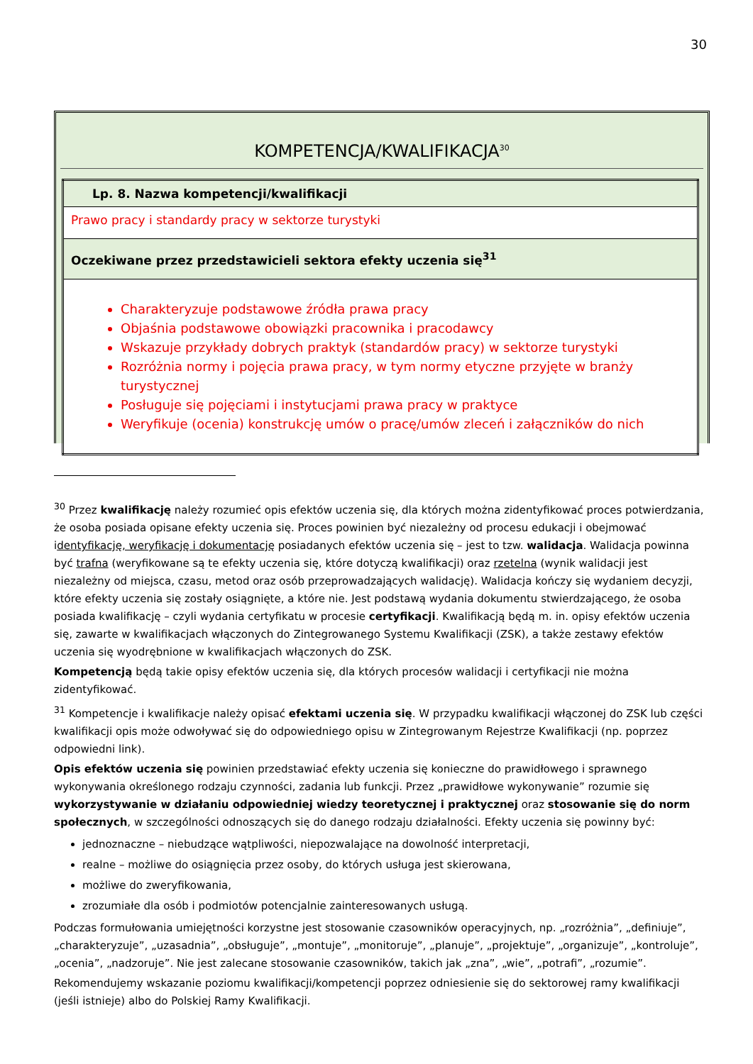30
KOMPETENCJA/KWALIFIKACJA<sup>30</sup>
| Lp. 8. Nazwa kompetencji/kwalifikacji |
| Prawo pracy i standardy pracy w sektorze turystyki |
| Oczekiwane przez przedstawicieli sektora efekty uczenia się<sup>31</sup> |
| Charakteryzuje podstawowe źródła prawa pracy Objaśnia podstawowe obowiązki pracownika i pracodawcy Wskazuje przykłady dobrych praktyk (standardów pracy) w sektorze turystyki Rozróżnia normy i pojęcia prawa pracy, w tym normy etyczne przyjęte w branży turystycznej Posługuje się pojęciami i instytucjami prawa pracy w praktyce Weryfikuje (ocenia) konstrukcję umów o pracę/umów zleceń i załączników do nich |
<sup>30</sup> Przez kwalifikację należy rozumieć opis efektów uczenia się, dla których można zidentyfikować proces potwierdzania, że osoba posiada opisane efekty uczenia się. Proces powinien być niezależny od procesu edukacji i obejmować identyfikację, weryfikację i dokumentację posiadanych efektów uczenia się – jest to tzw. walidacja. Walidacja powinna być trafna (weryfikowane są te efekty uczenia się, które dotyczą kwalifikacji) oraz rzetelna (wynik walidacji jest niezależny od miejsca, czasu, metod oraz osób przeprowadzających walidację). Walidacja kończy się wydaniem decyzji, które efekty uczenia się zostały osiągnięte, a które nie. Jest podstawą wydania dokumentu stwierdzającego, że osoba posiada kwalifikację – czyli wydania certyfikatu w procesie certyfikacji. Kwalifikacją będą m. in. opisy efektów uczenia się, zawarte w kwalifikacjach włączonych do Zintegrowanego Systemu Kwalifikacji (ZSK), a także zestawy efektów uczenia się wyodrębnione w kwalifikacjach włączonych do ZSK.
Kompetencją będą takie opisy efektów uczenia się, dla których procesów walidacji i certyfikacji nie można zidentyfikować.
<sup>31</sup> Kompetencje i kwalifikacje należy opisać efektami uczenia się. W przypadku kwalifikacji włączonej do ZSK lub części kwalifikacji opis może odwoływać się do odpowiedniego opisu w Zintegrowanym Rejestrze Kwalifikacji (np. poprzez odpowiedni link).
Opis efektów uczenia się powinien przedstawiać efekty uczenia się konieczne do prawidłowego i sprawnego wykonywania określonego rodzaju czynności, zadania lub funkcji. Przez „prawidłowe wykonywanie” rozumie się wykorzystywanie w działaniu odpowiedniej wiedzy teoretycznej i praktycznej oraz stosowanie się do norm społecznych, w szczególności odnoszących się do danego rodzaju działalności. Efekty uczenia się powinny być:
jednoznaczne – niebudzące wątpliwości, niepozwalające na dowolność interpretacji,
realne – możliwe do osiągnięcia przez osoby, do których usługa jest skierowana,
możliwe do zweryfikowania,
zrozumiałe dla osób i podmiotów potencjalnie zainteresowanych usługą.
Podczas formułowania umiejętności korzystne jest stosowanie czasowników operacyjnych, np. „rozróżnia”, „definiuje”, „charakteryzuje”, „uzasadnia”, „obsługuje”, „montuje”, „monitoruje”, „planuje”, „projektuje”, „organizuje”, „kontroluje”, „ocenia”, „nadzoruje”. Nie jest zalecane stosowanie czasowników, takich jak „zna”, „wie”, „potrafi”, „rozumie”.
Rekomendujemy wskazanie poziomu kwalifikacji/kompetencji poprzez odniesienie się do sektorowej ramy kwalifikacji (jeśli istnieje) albo do Polskiej Ramy Kwalifikacji.